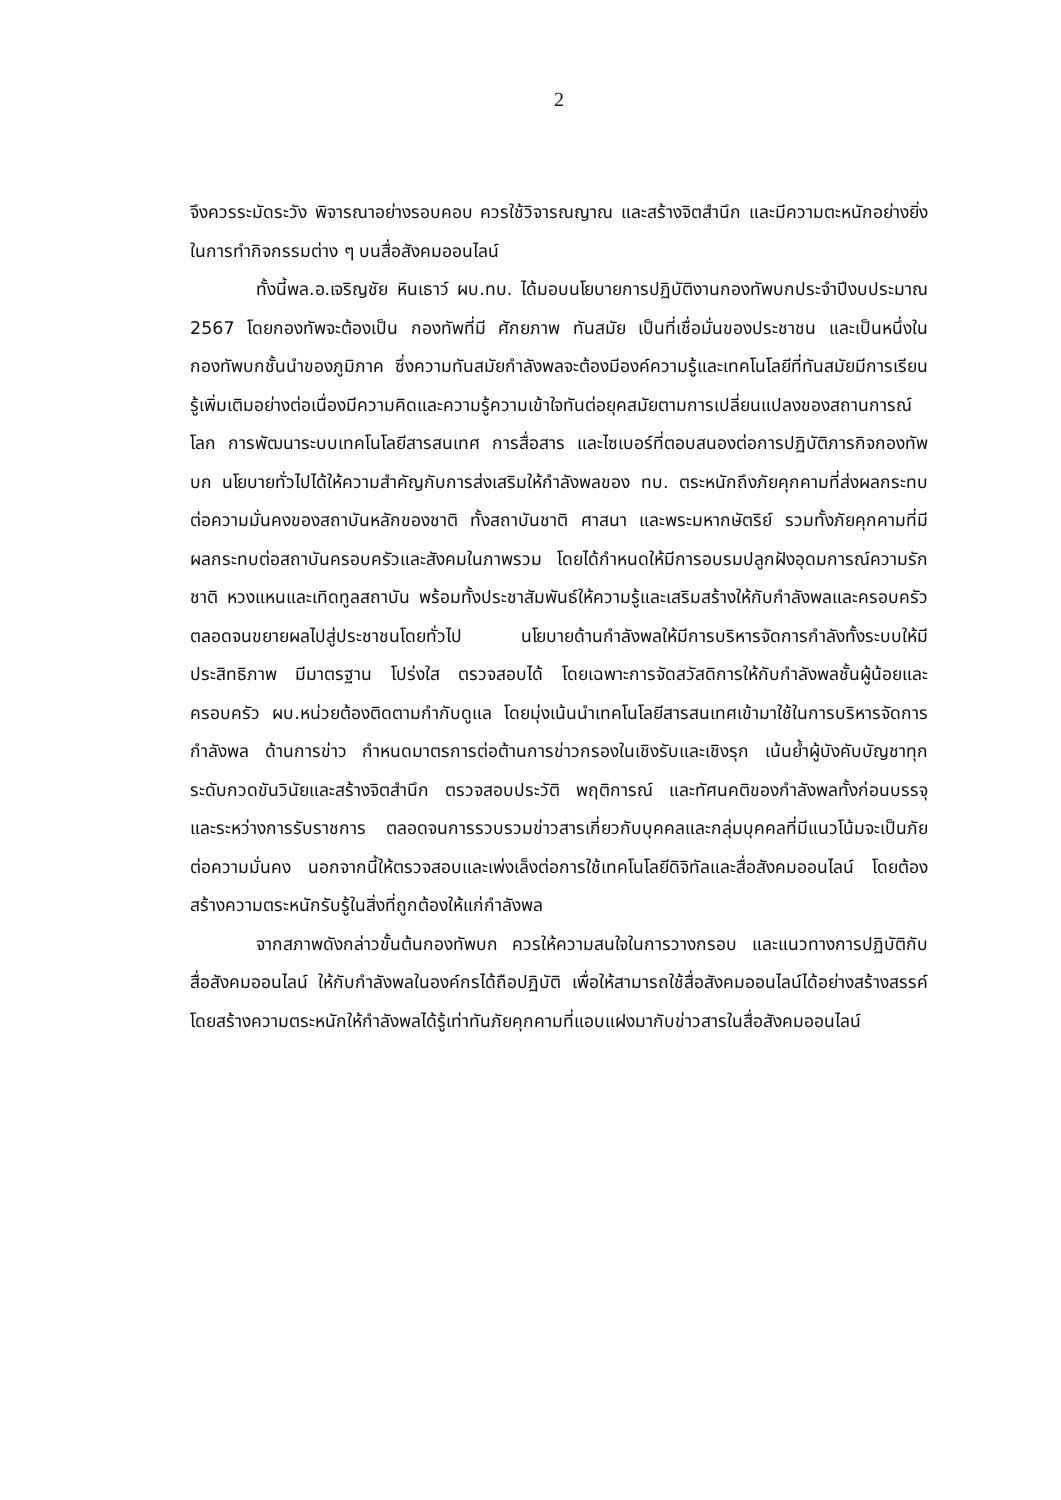2
จึงควรระมัดระวัง พิจารณาอย่างรอบคอบ ควรใช้วิจารณญาณ และสร้างจิตสำนึก และมีความตะหนักอย่างยิ่งในการทำกิจกรรมต่าง ๆ บนสื่อสังคมออนไลน์
ทั้งนี้พล.อ.เจริญชัย หินเธาว์ ผบ.ทบ. ได้มอบนโยบายการปฏิบัติงานกองทัพบกประจำปีงบประมาณ 2567 โดยกองทัพจะต้องเป็น กองทัพที่มี ศักยภาพ ทันสมัย เป็นที่เชื่อมั่นของประชาชน และเป็นหนึ่งในกองทัพบกชั้นนำของภูมิภาค ซึ่งความทันสมัยกำลังพลจะต้องมีองค์ความรู้และเทคโนโลยีที่ทันสมัยมีการเรียนรู้เพิ่มเติมอย่างต่อเนื่องมีความคิดและความรู้ความเข้าใจทันต่อยุคสมัยตามการเปลี่ยนแปลงของสถานการณ์โลก การพัฒนาระบบเทคโนโลยีสารสนเทศ การสื่อสาร และไซเบอร์ที่ตอบสนองต่อการปฏิบัติภารกิจกองทัพบก นโยบายทั่วไปได้ให้ความสำคัญกับการส่งเสริมให้กำลังพลของ ทบ. ตระหนักถึงภัยคุกคามที่ส่งผลกระทบต่อความมั่นคงของสถาบันหลักของชาติ ทั้งสถาบันชาติ ศาสนา และพระมหากษัตริย์ รวมทั้งภัยคุกคามที่มีผลกระทบต่อสถาบันครอบครัวและสังคมในภาพรวม โดยได้กำหนดให้มีการอบรมปลูกฝังอุดมการณ์ความรักชาติ หวงแหนและเทิดทูลสถาบัน พร้อมทั้งประชาสัมพันธ์ให้ความรู้และเสริมสร้างให้กับกำลังพลและครอบครัว ตลอดจนขยายผลไปสู่ประชาชนโดยทั่วไป นโยบายด้านกำลังพลให้มีการบริหารจัดการกำลังทั้งระบบให้มีประสิทธิภาพ มีมาตรฐาน โปร่งใส ตรวจสอบได้ โดยเฉพาะการจัดสวัสดิการให้กับกำลังพลชั้นผู้น้อยและครอบครัว ผบ.หน่วยต้องติดตามกำกับดูแล โดยมุ่งเน้นนำเทคโนโลยีสารสนเทศเข้ามาใช้ในการบริหารจัดการกำลังพล ด้านการข่าว กำหนดมาตรการต่อต้านการข่าวกรองในเชิงรับและเชิงรุก เน้นย้ำผู้บังคับบัญชาทุกระดับกวดขันวินัยและสร้างจิตสำนึก ตรวจสอบประวัติ พฤติการณ์ และทัศนคติของกำลังพลทั้งก่อนบรรจุ และระหว่างการรับราชการ ตลอดจนการรวบรวมข่าวสารเกี่ยวกับบุคคลและกลุ่มบุคคลที่มีแนวโน้มจะเป็นภัยต่อความมั่นคง นอกจากนี้ให้ตรวจสอบและเพ่งเล็งต่อการใช้เทคโนโลยีดิจิทัลและสื่อสังคมออนไลน์ โดยต้องสร้างความตระหนักรับรู้ในสิ่งที่ถูกต้องให้แก่กำลังพล
จากสภาพดังกล่าวขั้นต้นกองทัพบก ควรให้ความสนใจในการวางกรอบ และแนวทางการปฏิบัติกับสื่อสังคมออนไลน์ ให้กับกำลังพลในองค์กรได้ถือปฏิบัติ เพื่อให้สามารถใช้สื่อสังคมออนไลน์ได้อย่างสร้างสรรค์ โดยสร้างความตระหนักให้กำลังพลได้รู้เท่าทันภัยคุกคามที่แอบแฝงมากับข่าวสารในสื่อสังคมออนไลน์